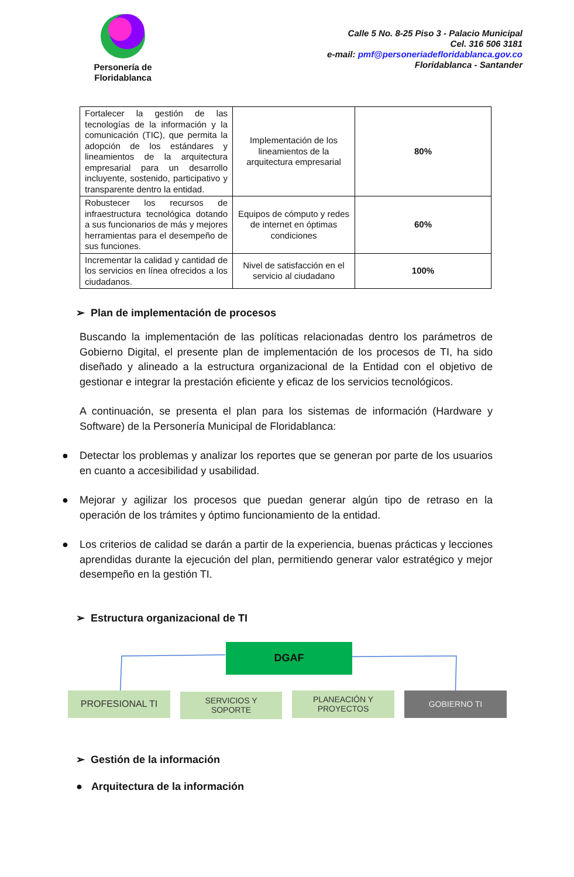Personería de
Floridablanca
Calle 5 No. 8-25 Piso 3 - Palacio Municipal
Cel. 316 506 3181
e-mail: pmf@personeriadefloridablanca.gov.co
Floridablanca - Santander
| Fortalecer la gestión de las tecnologías de la información y la comunicación (TIC), que permita la adopción de los estándares y lineamientos de la arquitectura empresarial para un desarrollo incluyente, sostenido, participativo y transparente dentro la entidad. | Implementación de los lineamientos de la arquitectura empresarial | 80% |
| Robustecer los recursos de infraestructura tecnológica dotando a sus funcionarios de más y mejores herramientas para el desempeño de sus funciones. | Equipos de cómputo y redes de internet en óptimas condiciones | 60% |
| Incrementar la calidad y cantidad de los servicios en línea ofrecidos a los ciudadanos. | Nivel de satisfacción en el servicio al ciudadano | 100% |
➢ Plan de implementación de procesos
Buscando la implementación de las políticas relacionadas dentro los parámetros de Gobierno Digital, el presente plan de implementación de los procesos de TI, ha sido diseñado y alineado a la estructura organizacional de la Entidad con el objetivo de gestionar e integrar la prestación eficiente y eficaz de los servicios tecnológicos.
A continuación, se presenta el plan para los sistemas de información (Hardware y Software) de la Personería Municipal de Floridablanca:
● Detectar los problemas y analizar los reportes que se generan por parte de los usuarios en cuanto a accesibilidad y usabilidad.
● Mejorar y agilizar los procesos que puedan generar algún tipo de retraso en la operación de los trámites y óptimo funcionamiento de la entidad.
● Los criterios de calidad se darán a partir de la experiencia, buenas prácticas y lecciones aprendidas durante la ejecución del plan, permitiendo generar valor estratégico y mejor desempeño en la gestión TI.
➢ Estructura organizacional de TI
DGAF
PROFESIONAL TI
SERVICIOS Y
SOPORTE
PLANEACIÓN Y
PROYECTOS
GOBIERNO TI
➢ Gestión de la información
● Arquitectura de la información